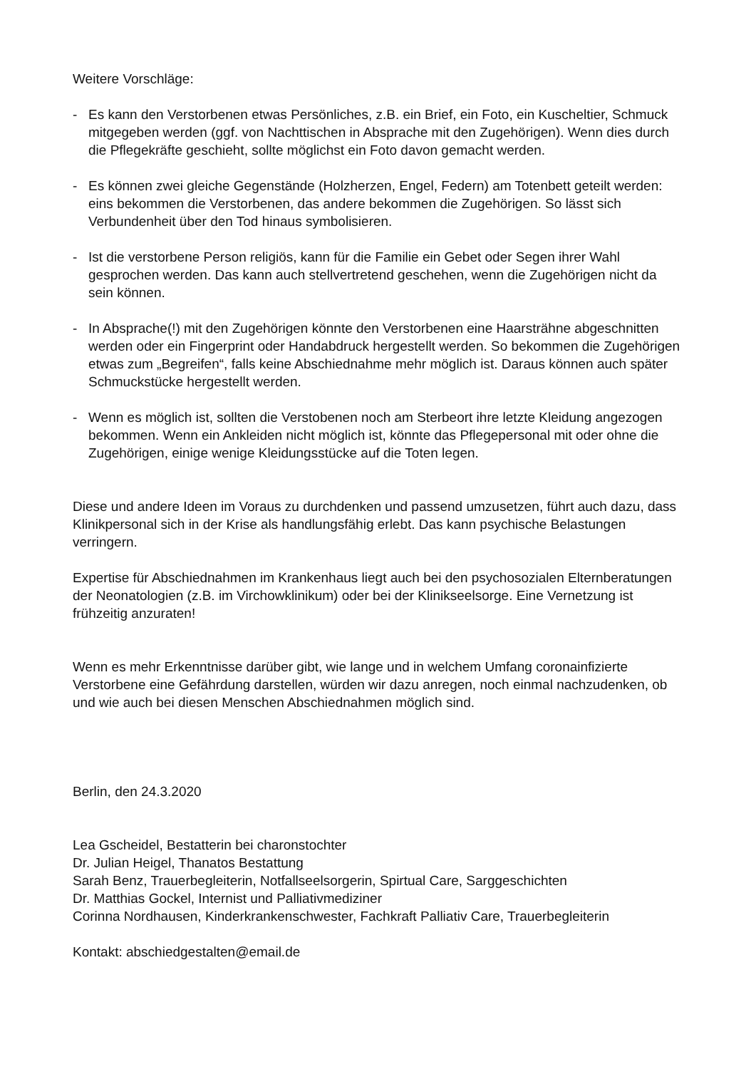Weitere Vorschläge:
- Es kann den Verstorbenen etwas Persönliches, z.B. ein Brief, ein Foto, ein Kuscheltier, Schmuck mitgegeben werden (ggf. von Nachttischen in Absprache mit den Zugehörigen). Wenn dies durch die Pflegekräfte geschieht, sollte möglichst ein Foto davon gemacht werden.
- Es können zwei gleiche Gegenstände (Holzherzen, Engel, Federn) am Totenbett geteilt werden: eins bekommen die Verstorbenen, das andere bekommen die Zugehörigen. So lässt sich Verbundenheit über den Tod hinaus symbolisieren.
- Ist die verstorbene Person religiös, kann für die Familie ein Gebet oder Segen ihrer Wahl gesprochen werden. Das kann auch stellvertretend geschehen, wenn die Zugehörigen nicht da sein können.
- In Absprache(!) mit den Zugehörigen könnte den Verstorbenen eine Haarsträhne abgeschnitten werden oder ein Fingerprint oder Handabdruck hergestellt werden. So bekommen die Zugehörigen etwas zum „Begreifen“, falls keine Abschiednahme mehr möglich ist. Daraus können auch später Schmuckstücke hergestellt werden.
- Wenn es möglich ist, sollten die Verstobenen noch am Sterbeort ihre letzte Kleidung angezogen bekommen. Wenn ein Ankleiden nicht möglich ist, könnte das Pflegepersonal mit oder ohne die Zugehörigen, einige wenige Kleidungsstücke auf die Toten legen.
Diese und andere Ideen im Voraus zu durchdenken und passend umzusetzen, führt auch dazu, dass Klinikpersonal sich in der Krise als handlungsfähig erlebt. Das kann psychische Belastungen verringern.
Expertise für Abschiednahmen im Krankenhaus liegt auch bei den psychosozialen Elternberatungen der Neonatologien (z.B. im Virchowklinikum) oder bei der Klinikseelsorge. Eine Vernetzung ist frühzeitig anzuraten!
Wenn es mehr Erkenntnisse darüber gibt, wie lange und in welchem Umfang coronainfizierte Verstorbene eine Gefährdung darstellen, würden wir dazu anregen, noch einmal nachzudenken, ob und wie auch bei diesen Menschen Abschiednahmen möglich sind.
Berlin, den 24.3.2020
Lea Gscheidel, Bestatterin bei charonstochter
Dr. Julian Heigel, Thanatos Bestattung
Sarah Benz, Trauerbegleiterin, Notfallseelsorgerin, Spirtual Care, Sarggeschichten
Dr. Matthias Gockel, Internist und Palliativmediziner
Corinna Nordhausen, Kinderkrankenschwester, Fachkraft Palliativ Care, Trauerbegleiterin
Kontakt: abschiedgestalten@email.de